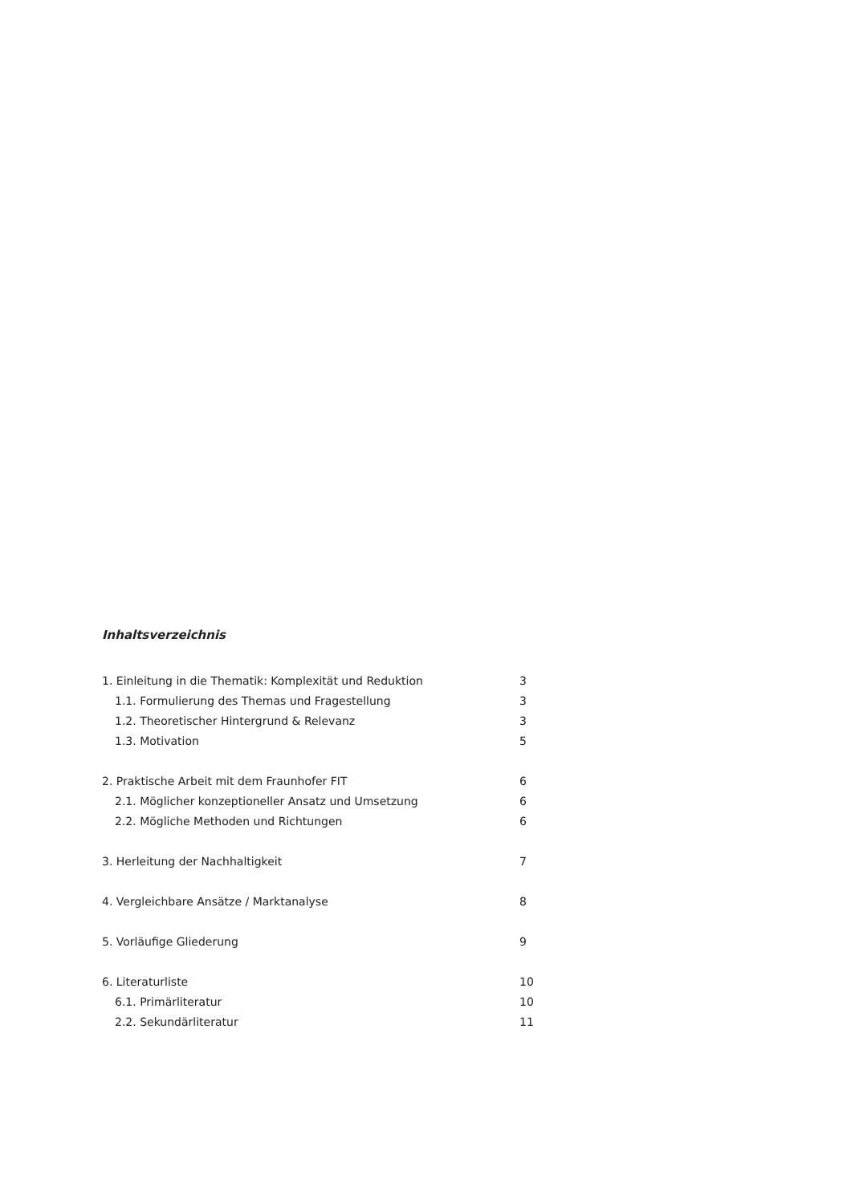Inhaltsverzeichnis
1. Einleitung in die Thematik: Komplexität und Reduktion 3
1.1. Formulierung des Themas und Fragestellung 3
1.2. Theoretischer Hintergrund & Relevanz 3
1.3. Motivation 5
2. Praktische Arbeit mit dem Fraunhofer FIT 6
2.1. Möglicher konzeptioneller Ansatz und Umsetzung 6
2.2. Mögliche Methoden und Richtungen 6
3. Herleitung der Nachhaltigkeit 7
4. Vergleichbare Ansätze / Marktanalyse 8
5. Vorläufige Gliederung 9
6. Literaturliste 10
6.1. Primärliteratur 10
2.2. Sekundärliteratur 11